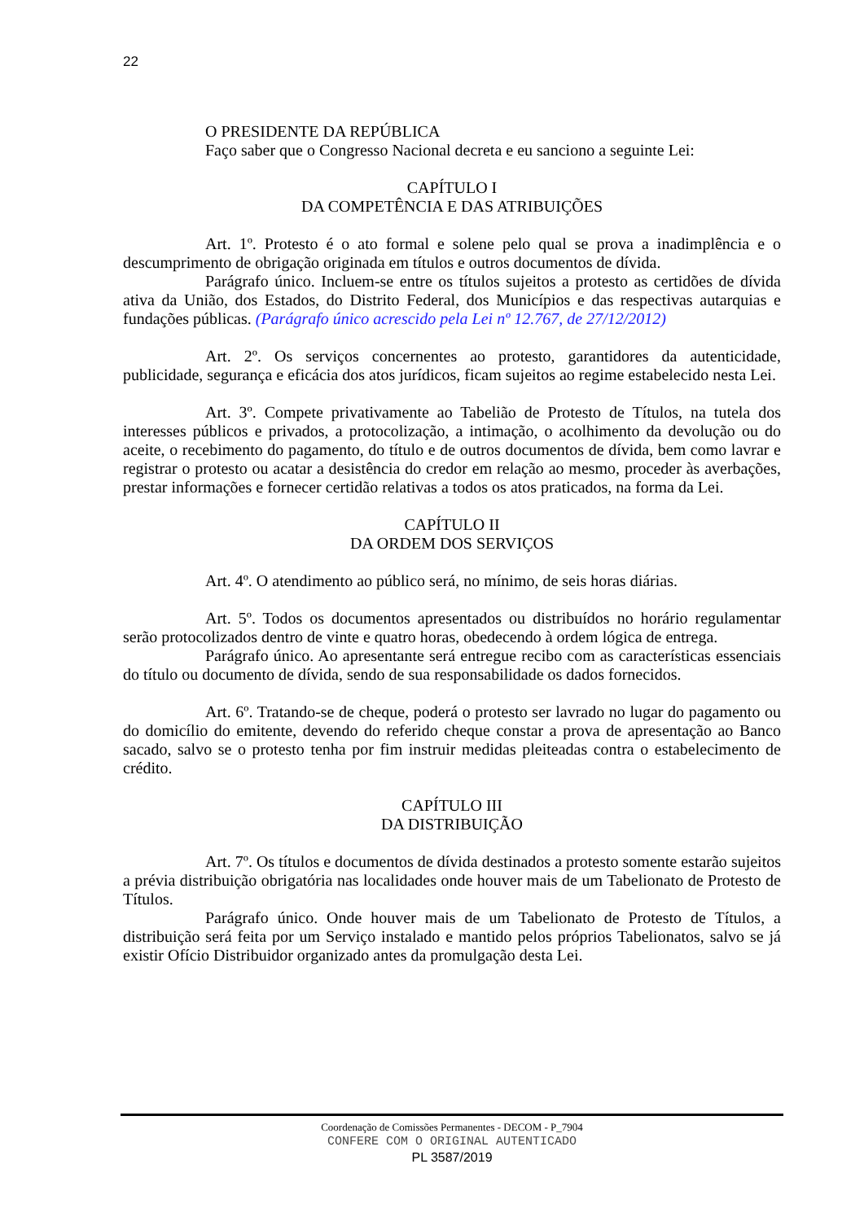22
O PRESIDENTE DA REPÚBLICA
Faço saber que o Congresso Nacional decreta e eu sanciono a seguinte Lei:
CAPÍTULO I
DA COMPETÊNCIA E DAS ATRIBUIÇÕES
Art. 1º. Protesto é o ato formal e solene pelo qual se prova a inadimplência e o descumprimento de obrigação originada em títulos e outros documentos de dívida.
Parágrafo único. Incluem-se entre os títulos sujeitos a protesto as certidões de dívida ativa da União, dos Estados, do Distrito Federal, dos Municípios e das respectivas autarquias e fundações públicas. (Parágrafo único acrescido pela Lei nº 12.767, de 27/12/2012)
Art. 2º. Os serviços concernentes ao protesto, garantidores da autenticidade, publicidade, segurança e eficácia dos atos jurídicos, ficam sujeitos ao regime estabelecido nesta Lei.
Art. 3º. Compete privativamente ao Tabelião de Protesto de Títulos, na tutela dos interesses públicos e privados, a protocolização, a intimação, o acolhimento da devolução ou do aceite, o recebimento do pagamento, do título e de outros documentos de dívida, bem como lavrar e registrar o protesto ou acatar a desistência do credor em relação ao mesmo, proceder às averbações, prestar informações e fornecer certidão relativas a todos os atos praticados, na forma da Lei.
CAPÍTULO II
DA ORDEM DOS SERVIÇOS
Art. 4º. O atendimento ao público será, no mínimo, de seis horas diárias.
Art. 5º. Todos os documentos apresentados ou distribuídos no horário regulamentar serão protocolizados dentro de vinte e quatro horas, obedecendo à ordem lógica de entrega.
Parágrafo único. Ao apresentante será entregue recibo com as características essenciais do título ou documento de dívida, sendo de sua responsabilidade os dados fornecidos.
Art. 6º. Tratando-se de cheque, poderá o protesto ser lavrado no lugar do pagamento ou do domicílio do emitente, devendo do referido cheque constar a prova de apresentação ao Banco sacado, salvo se o protesto tenha por fim instruir medidas pleiteadas contra o estabelecimento de crédito.
CAPÍTULO III
DA DISTRIBUIÇÃO
Art. 7º. Os títulos e documentos de dívida destinados a protesto somente estarão sujeitos a prévia distribuição obrigatória nas localidades onde houver mais de um Tabelionato de Protesto de Títulos.
Parágrafo único. Onde houver mais de um Tabelionato de Protesto de Títulos, a distribuição será feita por um Serviço instalado e mantido pelos próprios Tabelionatos, salvo se já existir Ofício Distribuidor organizado antes da promulgação desta Lei.
Coordenação de Comissões Permanentes - DECOM - P_7904
CONFERE COM O ORIGINAL AUTENTICADO
PL 3587/2019